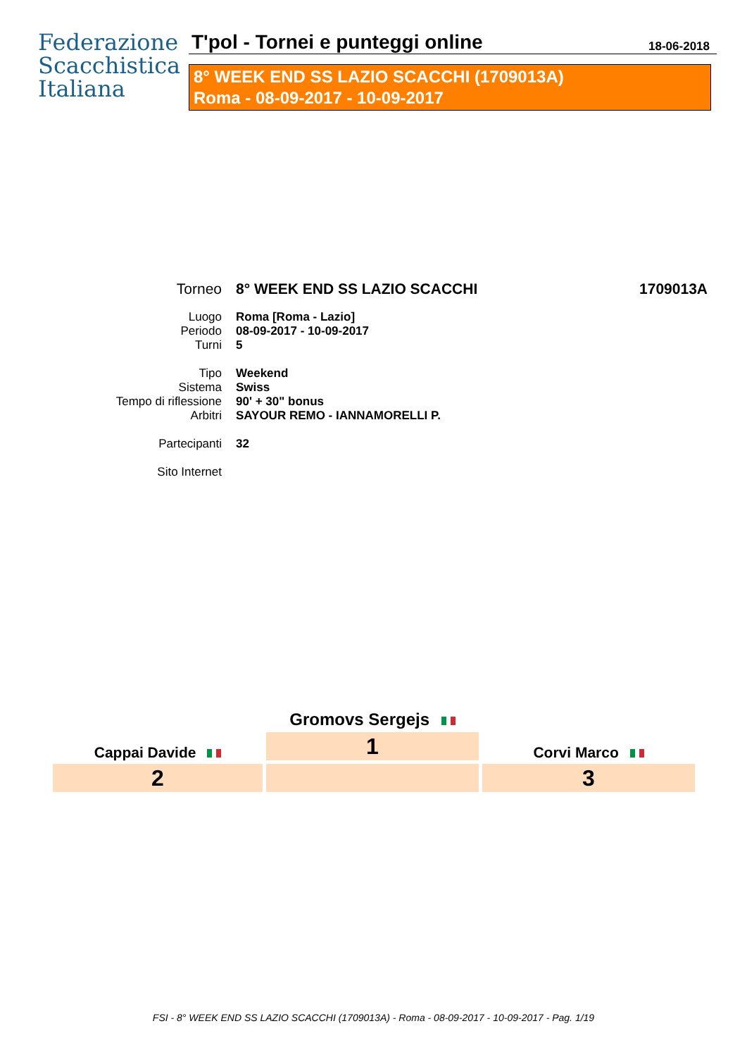Federazione
Scacchistica
Italiana
T'pol - Tornei e punteggi online
18-06-2018
8° WEEK END SS LAZIO SCACCHI (1709013A)
Roma - 08-09-2017 - 10-09-2017
| Torneo | 8° WEEK END SS LAZIO SCACCHI | 1709013A |
| Luogo | Roma [Roma - Lazio] | |
| Periodo | 08-09-2017 - 10-09-2017 | |
| Turni | 5 | |
| Tipo | Weekend | |
| Sistema | Swiss | |
| Tempo di riflessione | 90' + 30" bonus | |
| Arbitri | SAYOUR REMO - IANNAMORELLI P. | |
| Partecipanti | 32 | |
| Sito Internet | | |
Cappai Davide
2
Gromovs Sergejs
1
Corvi Marco
3
FSI - 8° WEEK END SS LAZIO SCACCHI (1709013A) - Roma - 08-09-2017 - 10-09-2017 - Pag. 1/19